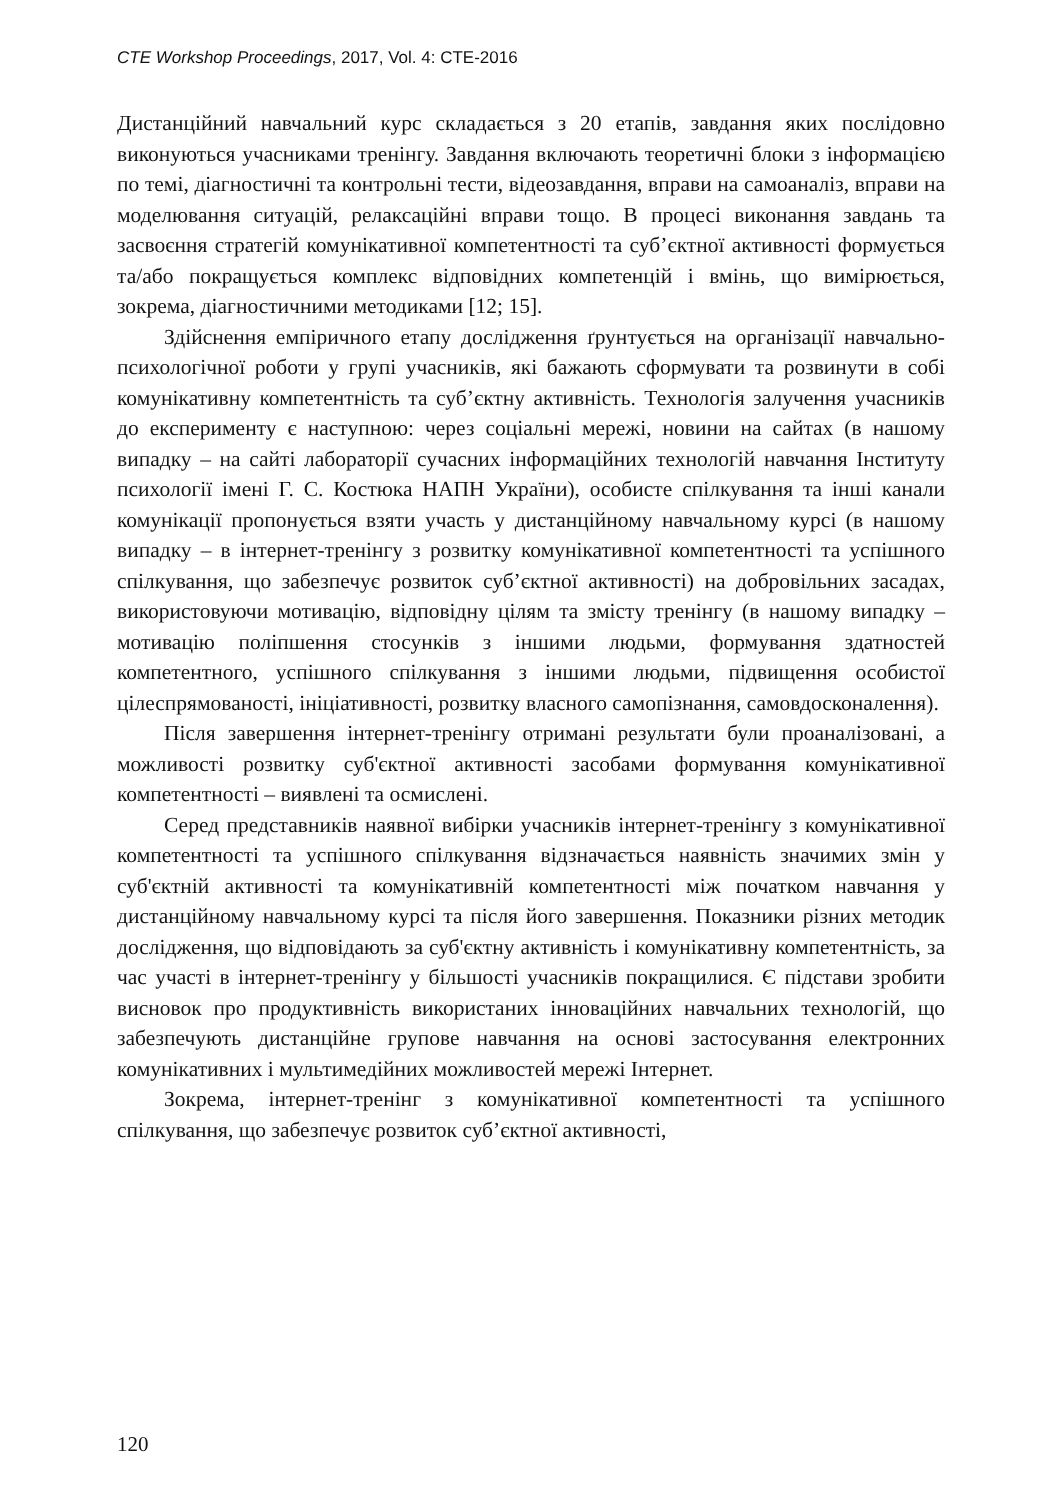CTE Workshop Proceedings, 2017, Vol. 4: CTE-2016
Дистанційний навчальний курс складається з 20 етапів, завдання яких послідовно виконуються учасниками тренінгу. Завдання включають теоретичні блоки з інформацією по темі, діагностичні та контрольні тести, відеозавдання, вправи на самоаналіз, вправи на моделювання ситуацій, релаксаційні вправи тощо. В процесі виконання завдань та засвоєння стратегій комунікативної компетентності та суб’єктної активності формується та/або покращується комплекс відповідних компетенцій і вмінь, що вимірюється, зокрема, діагностичними методиками [12; 15].
Здійснення емпіричного етапу дослідження ґрунтується на організації навчально-психологічної роботи у групі учасників, які бажають сформувати та розвинути в собі комунікативну компетентність та суб’єктну активність. Технологія залучення учасників до експерименту є наступною: через соціальні мережі, новини на сайтах (в нашому випадку – на сайті лабораторії сучасних інформаційних технологій навчання Інституту психології імені Г. С. Костюка НАПН України), особисте спілкування та інші канали комунікації пропонується взяти участь у дистанційному навчальному курсі (в нашому випадку – в інтернет-тренінгу з розвитку комунікативної компетентності та успішного спілкування, що забезпечує розвиток суб’єктної активності) на добровільних засадах, використовуючи мотивацію, відповідну цілям та змісту тренінгу (в нашому випадку – мотивацію поліпшення стосунків з іншими людьми, формування здатностей компетентного, успішного спілкування з іншими людьми, підвищення особистої цілеспрямованості, ініціативності, розвитку власного самопізнання, самовдосконалення).
Після завершення інтернет-тренінгу отримані результати були проаналізовані, а можливості розвитку суб'єктної активності засобами формування комунікативної компетентності – виявлені та осмислені.
Серед представників наявної вибірки учасників інтернет-тренінгу з комунікативної компетентності та успішного спілкування відзначається наявність значимих змін у суб'єктній активності та комунікативній компетентності між початком навчання у дистанційному навчальному курсі та після його завершення. Показники різних методик дослідження, що відповідають за суб'єктну активність і комунікативну компетентність, за час участі в інтернет-тренінгу у більшості учасників покращилися. Є підстави зробити висновок про продуктивність використаних інноваційних навчальних технологій, що забезпечують дистанційне групове навчання на основі застосування електронних комунікативних і мультимедійних можливостей мережі Інтернет.
Зокрема, інтернет-тренінг з комунікативної компетентності та успішного спілкування, що забезпечує розвиток суб’єктної активності,
120